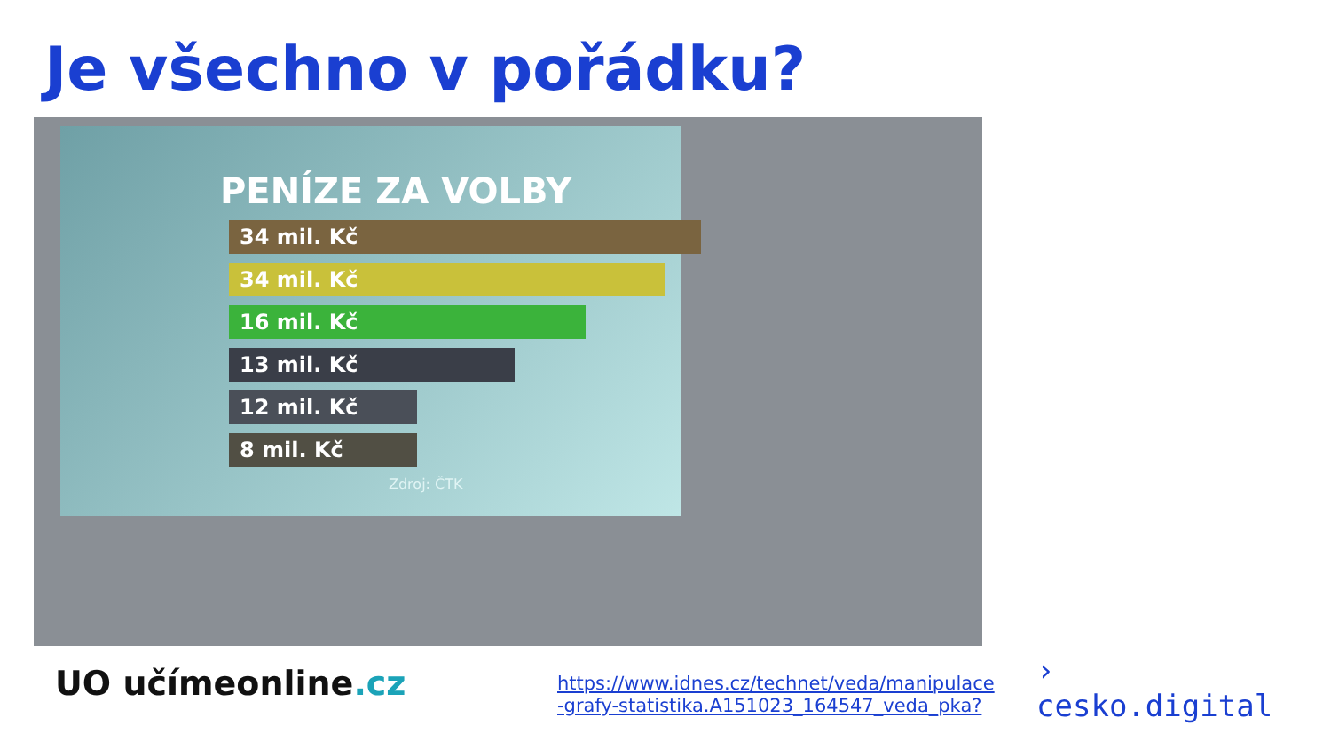Je všechno v pořádku?
PENÍZE ZA VOLBY
34 mil. Kč
34 mil. Kč
16 mil. Kč
13 mil. Kč
12 mil. Kč
8 mil. Kč
Zdroj: ČTK
UO učímeonline.cz
https://www.idnes.cz/technet/veda/manipulace
-grafy-statistika.A151023_164547_veda_pka?
›
cesko.digital